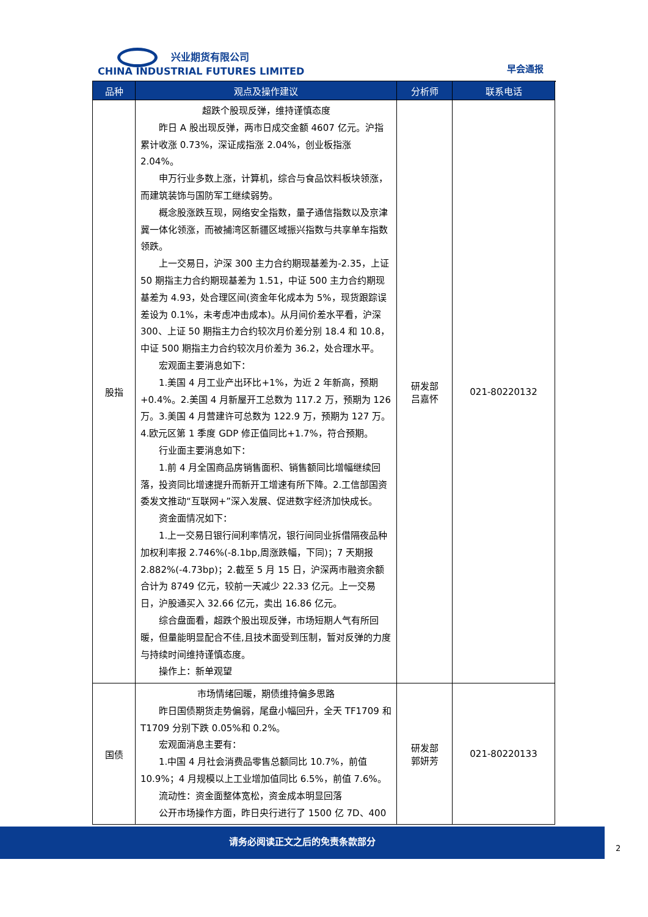兴业期货有限公司
CHINA INDUSTRIAL FUTURES LIMITED
早会通报
| 品种 | 观点及操作建议 | 分析师 | 联系电话 |
| --- | --- | --- | --- |
| 股指 | 超跌个股现反弹，维持谨慎态度 昨日 A 股出现反弹，两市日成交金额 4607 亿元。沪指累计收涨 0.73%，深证成指涨 2.04%，创业板指涨 2.04%。 申万行业多数上涨，计算机，综合与食品饮料板块领涨，而建筑装饰与国防军工继续弱势。 概念股涨跌互现，网络安全指数，量子通信指数以及京津冀一体化领涨，而被捕湾区新疆区域振兴指数与共享单车指数领跌。 上一交易日，沪深 300 主力合约期现基差为-2.35，上证 50 期指主力合约期现基差为 1.51，中证 500 主力合约期现基差为 4.93，处合理区间(资金年化成本为 5%，现货跟踪误差设为 0.1%，未考虑冲击成本)。从月间价差水平看，沪深 300、上证 50 期指主力合约较次月价差分别 18.4 和 10.8，中证 500 期指主力合约较次月价差为 36.2，处合理水平。 宏观面主要消息如下： 1.美国 4 月工业产出环比+1%，为近 2 年新高，预期+0.4%。2.美国 4 月新屋开工总数为 117.2 万，预期为 126 万。3.美国 4 月营建许可总数为 122.9 万，预期为 127 万。4.欧元区第 1 季度 GDP 修正值同比+1.7%，符合预期。 行业面主要消息如下： 1.前 4 月全国商品房销售面积、销售额同比增幅继续回落，投资同比增速提升而新开工增速有所下降。2.工信部国资委发文推动“互联网+”深入发展、促进数字经济加快成长。 资金面情况如下： 1.上一交易日银行间利率情况，银行间同业拆借隔夜品种加权利率报 2.746%(-8.1bp,周涨跌幅，下同)；7 天期报 2.882%(-4.73bp)；2.截至 5 月 15 日，沪深两市融资余额合计为 8749 亿元，较前一天减少 22.33 亿元。上一交易日，沪股通买入 32.66 亿元，卖出 16.86 亿元。 综合盘面看，超跌个股出现反弹，市场短期人气有所回暖，但量能明显配合不佳,且技术面受到压制，暂对反弹的力度与持续时间维持谨慎态度。 操作上：新单观望 | 研发部 吕嘉怀 | 021-80220132 |
| 国债 | 市场情绪回暖，期债维持偏多思路 昨日国债期货走势偏弱，尾盘小幅回升，全天 TF1709 和 T1709 分别下跌 0.05%和 0.2%。 宏观面消息主要有： 1.中国 4 月社会消费品零售总额同比 10.7%，前值 10.9%；4 月规模以上工业增加值同比 6.5%，前值 7.6%。 流动性：资金面整体宽松，资金成本明显回落 公开市场操作方面，昨日央行进行了 1500 亿 7D、400 | 研发部 郭妍芳 | 021-80220133 |
请务必阅读正文之后的免责条款部分
2